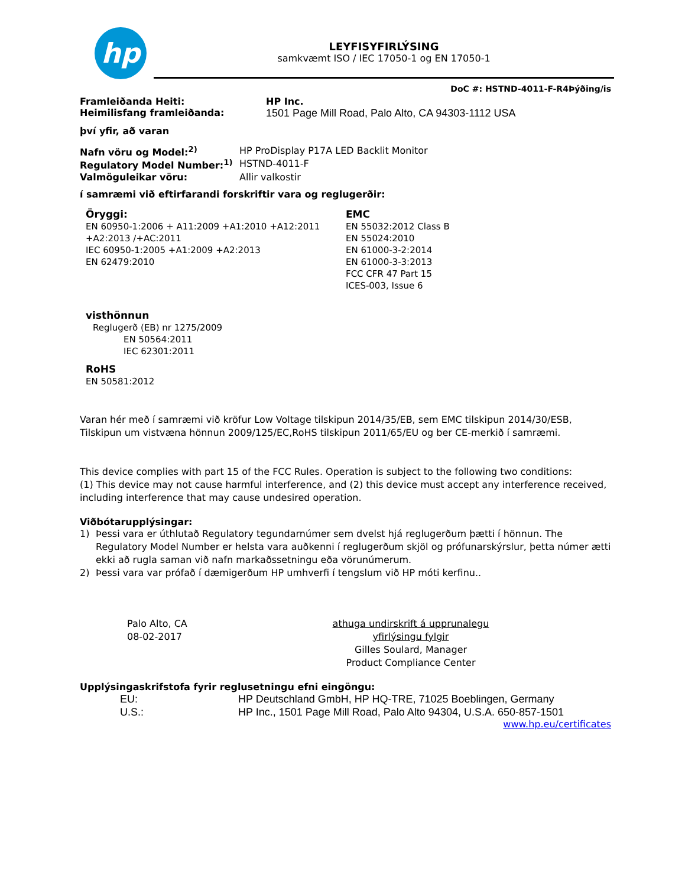hp
LEYFISYFIRLÝSING
samkvæmt ISO / IEC 17050-1 og EN 17050-1
DoC #: HSTND-4011-F-R4Þýðing/is
Framleiðanda Heiti: HP Inc.
Heimilisfang framleiðanda: 1501 Page Mill Road, Palo Alto, CA 94303-1112 USA
því yfir, að varan
Nafn vöru og Model:<sup>2)</sup> HP ProDisplay P17A LED Backlit Monitor
Regulatory Model Number:<sup>1)</sup> HSTND-4011-F
Valmöguleikar vöru: Allir valkostir
í samræmi við eftirfarandi forskriftir vara og reglugerðir:
Öryggi:
EN 60950-1:2006 + A11:2009 +A1:2010 +A12:2011 +A2:2013 /+AC:2011
IEC 60950-1:2005 +A1:2009 +A2:2013
EN 62479:2010
EMC
EN 55032:2012 Class B
EN 55024:2010
EN 61000-3-2:2014
EN 61000-3-3:2013
FCC CFR 47 Part 15
ICES-003, Issue 6
visthönnun
Reglugerð (EB) nr 1275/2009
EN 50564:2011
IEC 62301:2011
RoHS
EN 50581:2012
Varan hér með í samræmi við kröfur Low Voltage tilskipun 2014/35/EB, sem EMC tilskipun 2014/30/ESB, Tilskipun um vistvæna hönnun 2009/125/EC,RoHS tilskipun 2011/65/EU og ber CE-merkið í samræmi.
This device complies with part 15 of the FCC Rules. Operation is subject to the following two conditions:
(1) This device may not cause harmful interference, and (2) this device must accept any interference received, including interference that may cause undesired operation.
Viðbótarupplýsingar:
1) Þessi vara er úthlutað Regulatory tegundarnúmer sem dvelst hjá reglugerðum þætti í hönnun. The Regulatory Model Number er helsta vara auðkenni í reglugerðum skjöl og prófunarskýrslur, þetta númer ætti ekki að rugla saman við nafn markaðssetningu eða vörunúmerum.
2) Þessi vara var prófað í dæmigerðum HP umhverfi í tengslum við HP móti kerfinu..
Palo Alto, CA
08-02-2017
athuga undirskrift á upprunalegu yfirlýsingu fylgir
Gilles Soulard, Manager
Product Compliance Center
Upplýsingaskrifstofa fyrir reglusetningu efni eingöngu:
EU: HP Deutschland GmbH, HP HQ-TRE, 71025 Boeblingen, Germany
U.S.: HP Inc., 1501 Page Mill Road, Palo Alto 94304, U.S.A. 650-857-1501
www.hp.eu/certificates